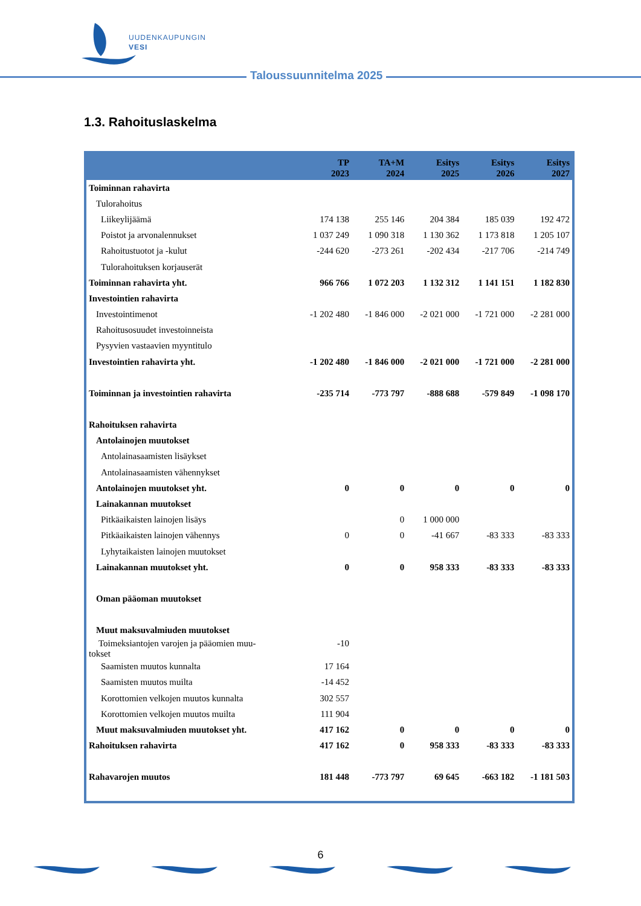UUDENKAUPUNGIN
VESI
Taloussuunnitelma 2025
1.3. Rahoituslaskelma
| | TP 2023 | TA+M 2024 | Esitys 2025 | Esitys 2026 | Esitys 2027 |
| --- | --- | --- | --- | --- | --- |
| Toiminnan rahavirta | | | | | |
| Tulorahoitus | | | | | |
| Liikeylijäämä | 174 138 | 255 146 | 204 384 | 185 039 | 192 472 |
| Poistot ja arvonalennukset | 1 037 249 | 1 090 318 | 1 130 362 | 1 173 818 | 1 205 107 |
| Rahoitustuotot ja -kulut | -244 620 | -273 261 | -202 434 | -217 706 | -214 749 |
| Tulorahoituksen korjauserät | | | | | |
| Toiminnan rahavirta yht. | 966 766 | 1 072 203 | 1 132 312 | 1 141 151 | 1 182 830 |
| Investointien rahavirta | | | | | |
| Investointimenot | -1 202 480 | -1 846 000 | -2 021 000 | -1 721 000 | -2 281 000 |
| Rahoitusosuudet investoinneista | | | | | |
| Pysyvien vastaavien myyntitulo | | | | | |
| Investointien rahavirta yht. | -1 202 480 | -1 846 000 | -2 021 000 | -1 721 000 | -2 281 000 |
| Toiminnan ja investointien rahavirta | -235 714 | -773 797 | -888 688 | -579 849 | -1 098 170 |
| Rahoituksen rahavirta | | | | | |
| Antolainojen muutokset | | | | | |
| Antolainasaamisten lisäykset | | | | | |
| Antolainasaamisten vähennykset | | | | | |
| Antolainojen muutokset yht. | 0 | 0 | 0 | 0 | 0 |
| Lainakannan muutokset | | | | | |
| Pitkäaikaisten lainojen lisäys | | 0 | 1 000 000 | | |
| Pitkäaikaisten lainojen vähennys | 0 | 0 | -41 667 | -83 333 | -83 333 |
| Lyhytaikaisten lainojen muutokset | | | | | |
| Lainakannan muutokset yht. | 0 | 0 | 958 333 | -83 333 | -83 333 |
| Oman pääoman muutokset | | | | | |
| Muut maksuvalmiuden muutokset | | | | | |
| Toimeksiantojen varojen ja pääomien muu- tokset | -10 | | | | |
| Saamisten muutos kunnalta | 17 164 | | | | |
| Saamisten muutos muilta | -14 452 | | | | |
| Korottomien velkojen muutos kunnalta | 302 557 | | | | |
| Korottomien velkojen muutos muilta | 111 904 | | | | |
| Muut maksuvalmiuden muutokset yht. | 417 162 | 0 | 0 | 0 | 0 |
| Rahoituksen rahavirta | 417 162 | 0 | 958 333 | -83 333 | -83 333 |
| Rahavarojen muutos | 181 448 | -773 797 | 69 645 | -663 182 | -1 181 503 |
6